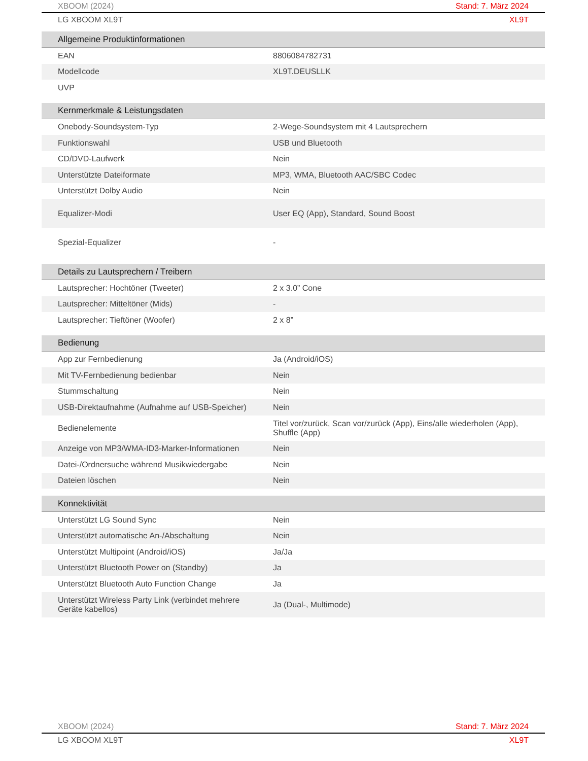XBOOM (2024) Stand: 7. März 2024
LG XBOOM XL9T XL9T
| Allgemeine Produktinformationen | |
| --- | --- |
| EAN | 8806084782731 |
| Modellcode | XL9T.DEUSLLK |
| UVP | |
| Kernmerkmale & Leistungsdaten | |
| Onebody-Soundsystem-Typ | 2-Wege-Soundsystem mit 4 Lautsprechern |
| Funktionswahl | USB und Bluetooth |
| CD/DVD-Laufwerk | Nein |
| Unterstützte Dateiformate | MP3, WMA, Bluetooth AAC/SBC Codec |
| Unterstützt Dolby Audio | Nein |
| Equalizer-Modi | User EQ (App), Standard, Sound Boost |
| Spezial-Equalizer | - |
| Details zu Lautsprechern / Treibern | |
| Lautsprecher: Hochtöner (Tweeter) | 2 x 3.0” Cone |
| Lautsprecher: Mitteltöner (Mids) | - |
| Lautsprecher: Tieftöner (Woofer) | 2 x 8” |
| Bedienung | |
| App zur Fernbedienung | Ja (Android/iOS) |
| Mit TV-Fernbedienung bedienbar | Nein |
| Stummschaltung | Nein |
| USB-Direktaufnahme (Aufnahme auf USB-Speicher) | Nein |
| Bedienelemente | Titel vor/zurück, Scan vor/zurück (App), Eins/alle wiederholen (App), Shuffle (App) |
| Anzeige von MP3/WMA-ID3-Marker-Informationen | Nein |
| Datei-/Ordnersuche während Musikwiedergabe | Nein |
| Dateien löschen | Nein |
| Konnektivität | |
| Unterstützt LG Sound Sync | Nein |
| Unterstützt automatische An-/Abschaltung | Nein |
| Unterstützt Multipoint (Android/iOS) | Ja/Ja |
| Unterstützt Bluetooth Power on (Standby) | Ja |
| Unterstützt Bluetooth Auto Function Change | Ja |
| Unterstützt Wireless Party Link (verbindet mehrere Geräte kabellos) | Ja (Dual-, Multimode) |
XBOOM (2024) Stand: 7. März 2024
LG XBOOM XL9T XL9T